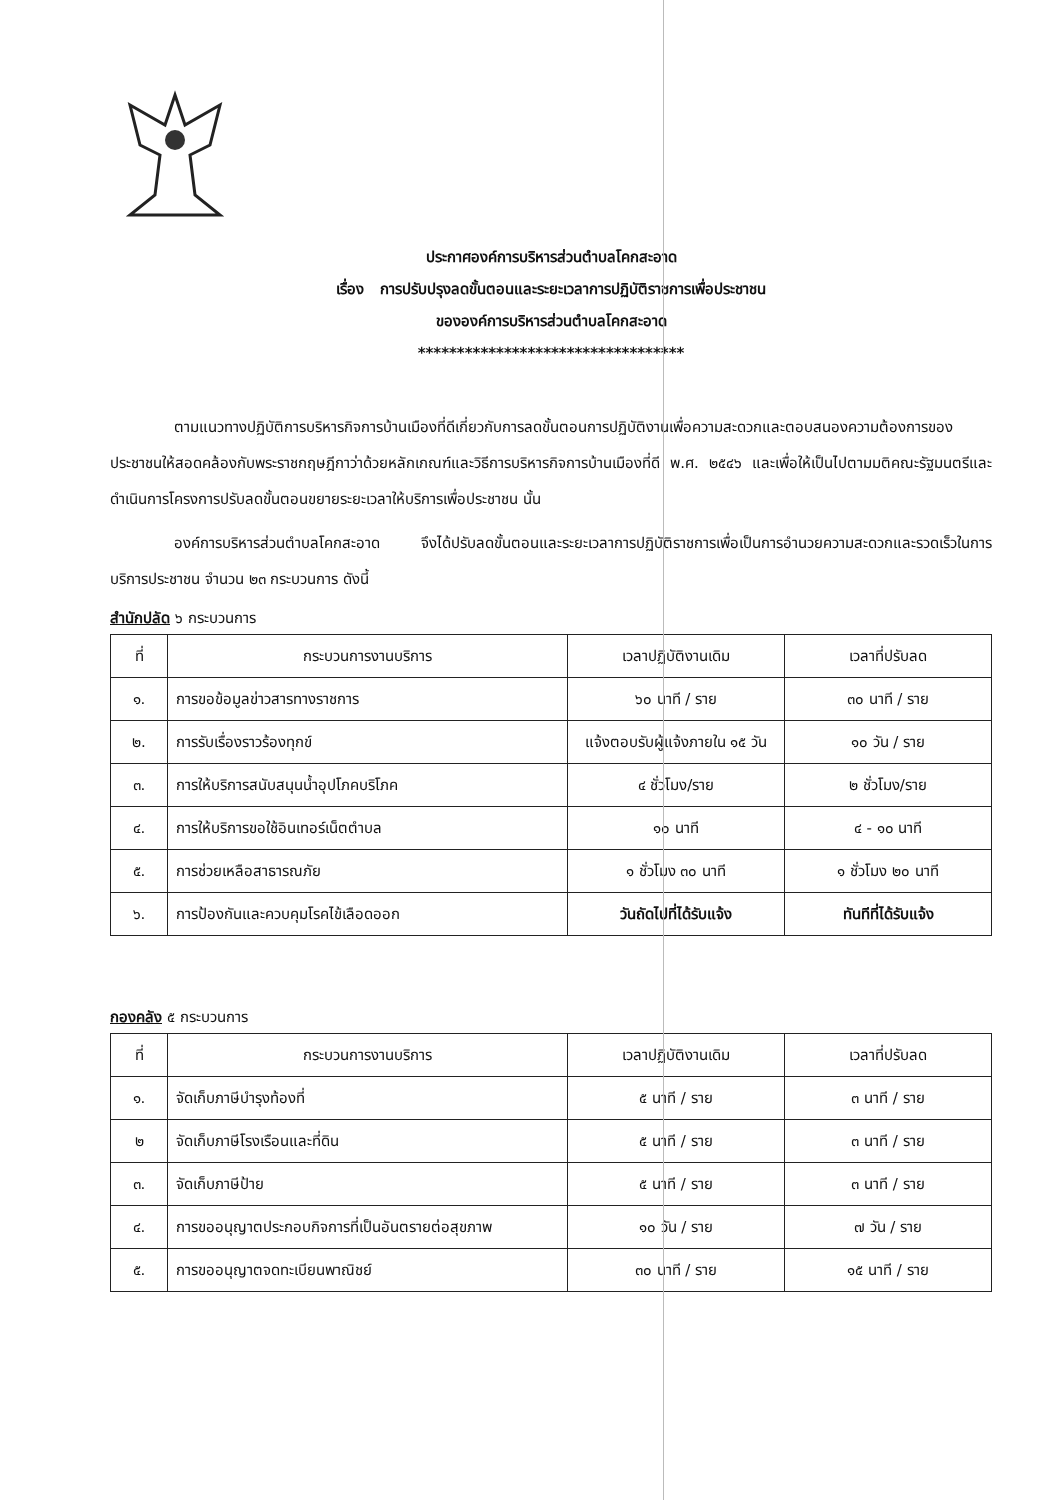ประกาศองค์การบริหารส่วนตำบลโคกสะอาด
เรื่อง การปรับปรุงลดขั้นตอนและระยะเวลาการปฏิบัติราชการเพื่อประชาชน
ขององค์การบริหารส่วนตำบลโคกสะอาด
**********************************
ตามแนวทางปฏิบัติการบริหารกิจการบ้านเมืองที่ดีเกี่ยวกับการลดขั้นตอนการปฏิบัติงานเพื่อความสะดวกและตอบสนองความต้องการของประชาชนให้สอดคล้องกับพระราชกฤษฎีกาว่าด้วยหลักเกณฑ์และวิธีการบริหารกิจการบ้านเมืองที่ดี พ.ศ. ๒๕๔๖ และเพื่อให้เป็นไปตามมติคณะรัฐมนตรีและดำเนินการโครงการปรับลดขั้นตอนขยายระยะเวลาให้บริการเพื่อประชาชน นั้น
องค์การบริหารส่วนตำบลโคกสะอาด จึงได้ปรับลดขั้นตอนและระยะเวลาการปฏิบัติราชการเพื่อเป็นการอำนวยความสะดวกและรวดเร็วในการบริการประชาชน จำนวน ๒๓ กระบวนการ ดังนี้
สำนักปลัด ๖ กระบวนการ
| ที่ | กระบวนการงานบริการ | เวลาปฏิบัติงานเดิม | เวลาที่ปรับลด |
| --- | --- | --- | --- |
| ๑. | การขอข้อมูลข่าวสารทางราชการ | ๖๐ นาที / ราย | ๓๐ นาที / ราย |
| ๒. | การรับเรื่องราวร้องทุกข์ | แจ้งตอบรับผู้แจ้งภายใน ๑๕ วัน | ๑๐ วัน / ราย |
| ๓. | การให้บริการสนับสนุนน้ำอุปโภคบริโภค | ๔ ชั่วโมง/ราย | ๒ ชั่วโมง/ราย |
| ๔. | การให้บริการขอใช้อินเทอร์เน็ตตำบล | ๑๐ นาที | ๔ - ๑๐ นาที |
| ๕. | การช่วยเหลือสาธารณภัย | ๑ ชั่วโมง ๓๐ นาที | ๑ ชั่วโมง ๒๐ นาที |
| ๖. | การป้องกันและควบคุมโรคไข้เลือดออก | วันถัดไปที่ได้รับแจ้ง | ทันทีที่ได้รับแจ้ง |
กองคลัง ๕ กระบวนการ
| ที่ | กระบวนการงานบริการ | เวลาปฏิบัติงานเดิม | เวลาที่ปรับลด |
| --- | --- | --- | --- |
| ๑. | จัดเก็บภาษีบำรุงท้องที่ | ๕ นาที / ราย | ๓ นาที / ราย |
| ๒ | จัดเก็บภาษีโรงเรือนและที่ดิน | ๕ นาที / ราย | ๓ นาที / ราย |
| ๓. | จัดเก็บภาษีป้าย | ๕ นาที / ราย | ๓ นาที / ราย |
| ๔. | การขออนุญาตประกอบกิจการที่เป็นอันตรายต่อสุขภาพ | ๑๐ วัน / ราย | ๗ วัน / ราย |
| ๕. | การขออนุญาตจดทะเบียนพาณิชย์ | ๓๐ นาที / ราย | ๑๕ นาที / ราย |